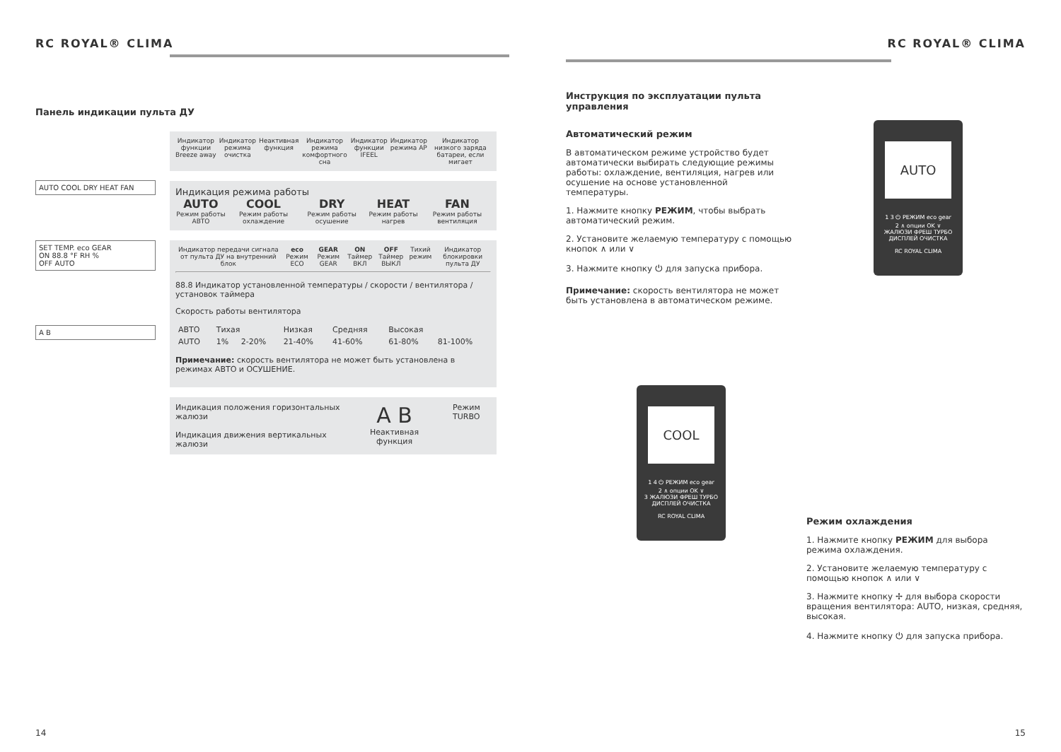RC ROYAL® CLIMA
Панель индикации пульта ДУ
Индикатор функции Breeze away Индикатор режима очистка Неактивная функция Индикатор режима комфортного сна
Индикатор функции IFEEL Индикатор режима AP Индикатор низкого заряда батареи, если мигает
Индикация режима работы
AUTO
Режим работы АВТО
COOL
Режим работы охлаждение
DRY
Режим работы осушение
HEAT
Режим работы нагрев
FAN
Режим работы вентиляция
Индикатор передачи сигнала от пульта ДУ на внутренний блок
eco Режим ECO GEAR Режим GEAR ON Таймер ВКЛ OFF Таймер ВЫКЛ Тихий режим Индикатор блокировки пульта ДУ
88.8 Индикатор установленной температуры / скорости / вентилятора / установок таймера
Скорость работы вентилятора
| АВТО | Тихая | | Низкая | Средняя | Высокая | |
| --- | --- | --- | --- | --- | --- | --- |
| AUTO | 1% | 2-20% | 21-40% | 41-60% | 61-80% | 81-100% |
Примечание: скорость вентилятора не может быть установлена в режимах АВТО и ОСУШЕНИЕ.
Индикация положения горизонтальных жалюзи
Индикация движения вертикальных жалюзи
A B
Неактивная функция
Режим TURBO
AUTO COOL DRY HEAT FAN
SET TEMP. eco GEAR
ON 88.8 °F RH %
OFF AUTO
A B
14
RC ROYAL® CLIMA
Инструкция по эксплуатации пульта управления
Автоматический режим
В автоматическом режиме устройство будет автоматически выбирать следующие режимы работы: охлаждение, вентиляция, нагрев или осушение на основе установленной температуры.
1. Нажмите кнопку РЕЖИМ, чтобы выбрать автоматический режим.
2. Установите желаемую температуру с помощью кнопок ∧ или ∨
3. Нажмите кнопку ⏻ для запуска прибора.
Примечание: скорость вентилятора не может быть установлена в автоматическом режиме.
AUTO
1 3 ⏻ РЕЖИМ eco gear
2 ∧ опции OK ∨
ЖАЛЮЗИ ФРЕШ ТУРБО ДИСПЛЕЙ ОЧИСТКА
RC ROYAL CLIMA
COOL
1 4 ⏻ РЕЖИМ eco gear
2 ∧ опции OK ∨
3 ЖАЛЮЗИ ФРЕШ ТУРБО ДИСПЛЕЙ ОЧИСТКА
RC ROYAL CLIMA
Режим охлаждения
1. Нажмите кнопку РЕЖИМ для выбора режима охлаждения.
2. Установите желаемую температуру с помощью кнопок ∧ или ∨
3. Нажмите кнопку ✢ для выбора скорости вращения вентилятора: AUTO, низкая, средняя, высокая.
4. Нажмите кнопку ⏻ для запуска прибора.
15